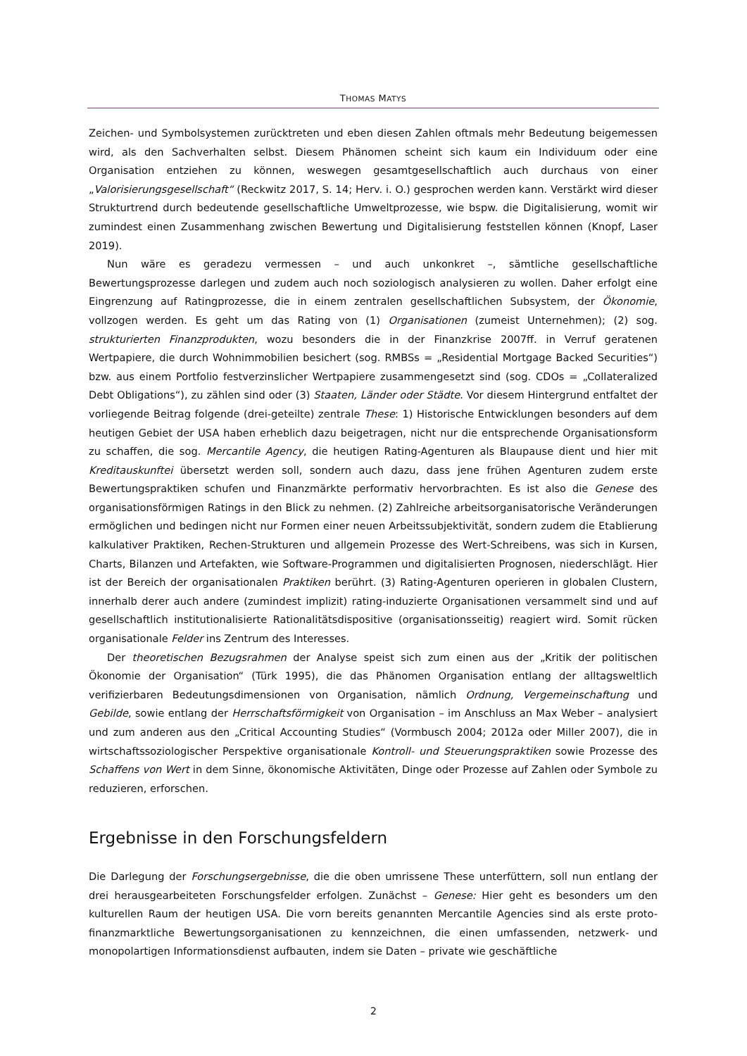THOMAS MATYS
Zeichen- und Symbolsystemen zurücktreten und eben diesen Zahlen oftmals mehr Bedeutung beigemessen wird, als den Sachverhalten selbst. Diesem Phänomen scheint sich kaum ein Individuum oder eine Organisation entziehen zu können, weswegen gesamtgesellschaftlich auch durchaus von einer „Valorisierungsgesellschaft“ (Reckwitz 2017, S. 14; Herv. i. O.) gesprochen werden kann. Verstärkt wird dieser Strukturtrend durch bedeutende gesellschaftliche Umweltprozesse, wie bspw. die Digitalisierung, womit wir zumindest einen Zusammenhang zwischen Bewertung und Digitalisierung feststellen können (Knopf, Laser 2019).
Nun wäre es geradezu vermessen – und auch unkonkret –, sämtliche gesellschaftliche Bewertungsprozesse darlegen und zudem auch noch soziologisch analysieren zu wollen. Daher erfolgt eine Eingrenzung auf Ratingprozesse, die in einem zentralen gesellschaftlichen Subsystem, der Ökonomie, vollzogen werden. Es geht um das Rating von (1) Organisationen (zumeist Unternehmen); (2) sog. strukturierten Finanzprodukten, wozu besonders die in der Finanzkrise 2007ff. in Verruf geratenen Wertpapiere, die durch Wohnimmobilien besichert (sog. RMBSs = „Residential Mortgage Backed Securities“) bzw. aus einem Portfolio festverzinslicher Wertpapiere zusammengesetzt sind (sog. CDOs = „Collateralized Debt Obligations“), zu zählen sind oder (3) Staaten, Länder oder Städte. Vor diesem Hintergrund entfaltet der vorliegende Beitrag folgende (drei-geteilte) zentrale These: 1) Historische Entwicklungen besonders auf dem heutigen Gebiet der USA haben erheblich dazu beigetragen, nicht nur die entsprechende Organisationsform zu schaffen, die sog. Mercantile Agency, die heutigen Rating-Agenturen als Blaupause dient und hier mit Kreditauskunftei übersetzt werden soll, sondern auch dazu, dass jene frühen Agenturen zudem erste Bewertungspraktiken schufen und Finanzmärkte performativ hervorbrachten. Es ist also die Genese des organisationsförmigen Ratings in den Blick zu nehmen. (2) Zahlreiche arbeitsorganisatorische Veränderungen ermöglichen und bedingen nicht nur Formen einer neuen Arbeitssubjektivität, sondern zudem die Etablierung kalkulativer Praktiken, Rechen-Strukturen und allgemein Prozesse des Wert-Schreibens, was sich in Kursen, Charts, Bilanzen und Artefakten, wie Software-Programmen und digitalisierten Prognosen, niederschlägt. Hier ist der Bereich der organisationalen Praktiken berührt. (3) Rating-Agenturen operieren in globalen Clustern, innerhalb derer auch andere (zumindest implizit) rating-induzierte Organisationen versammelt sind und auf gesellschaftlich institutionalisierte Rationalitätsdispositive (organisationsseitig) reagiert wird. Somit rücken organisationale Felder ins Zentrum des Interesses.
Der theoretischen Bezugsrahmen der Analyse speist sich zum einen aus der „Kritik der politischen Ökonomie der Organisation“ (Türk 1995), die das Phänomen Organisation entlang der alltagsweltlich verifizierbaren Bedeutungsdimensionen von Organisation, nämlich Ordnung, Vergemeinschaftung und Gebilde, sowie entlang der Herrschaftsförmigkeit von Organisation – im Anschluss an Max Weber – analysiert und zum anderen aus den „Critical Accounting Studies“ (Vormbusch 2004; 2012a oder Miller 2007), die in wirtschaftssoziologischer Perspektive organisationale Kontroll- und Steuerungspraktiken sowie Prozesse des Schaffens von Wert in dem Sinne, ökonomische Aktivitäten, Dinge oder Prozesse auf Zahlen oder Symbole zu reduzieren, erforschen.
Ergebnisse in den Forschungsfeldern
Die Darlegung der Forschungsergebnisse, die die oben umrissene These unterfüttern, soll nun entlang der drei herausgearbeiteten Forschungsfelder erfolgen. Zunächst – Genese: Hier geht es besonders um den kulturellen Raum der heutigen USA. Die vorn bereits genannten Mercantile Agencies sind als erste proto-finanzmarktliche Bewertungsorganisationen zu kennzeichnen, die einen umfassenden, netzwerk- und monopolartigen Informationsdienst aufbauten, indem sie Daten – private wie geschäftliche
2